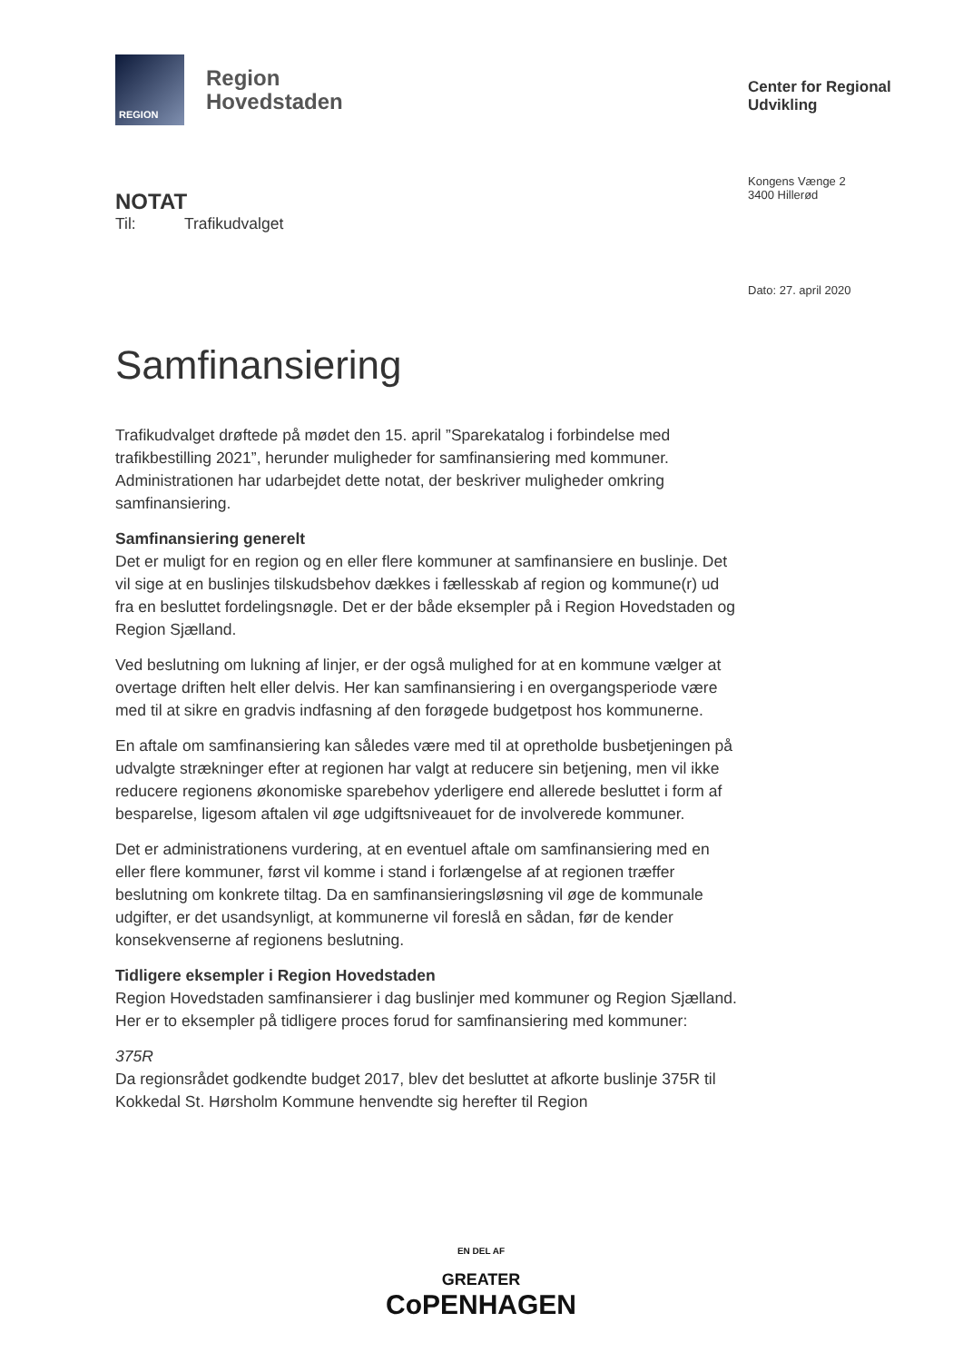REGION
Region
Hovedstaden
NOTAT
Til: Trafikudvalget
Samfinansiering
Trafikudvalget drøftede på mødet den 15. april ”Sparekatalog i forbindelse med trafikbestilling 2021”, herunder muligheder for samfinansiering med kommuner. Administrationen har udarbejdet dette notat, der beskriver muligheder omkring samfinansiering.
Samfinansiering generelt
Det er muligt for en region og en eller flere kommuner at samfinansiere en buslinje. Det vil sige at en buslinjes tilskudsbehov dækkes i fællesskab af region og kommune(r) ud fra en besluttet fordelingsnøgle. Det er der både eksempler på i Region Hovedstaden og Region Sjælland.
Ved beslutning om lukning af linjer, er der også mulighed for at en kommune vælger at overtage driften helt eller delvis. Her kan samfinansiering i en overgangsperiode være med til at sikre en gradvis indfasning af den forøgede budgetpost hos kommunerne.
En aftale om samfinansiering kan således være med til at opretholde busbetjeningen på udvalgte strækninger efter at regionen har valgt at reducere sin betjening, men vil ikke reducere regionens økonomiske sparebehov yderligere end allerede besluttet i form af besparelse, ligesom aftalen vil øge udgiftsniveauet for de involverede kommuner.
Det er administrationens vurdering, at en eventuel aftale om samfinansiering med en eller flere kommuner, først vil komme i stand i forlængelse af at regionen træffer beslutning om konkrete tiltag. Da en samfinansieringsløsning vil øge de kommunale udgifter, er det usandsynligt, at kommunerne vil foreslå en sådan, før de kender konsekvenserne af regionens beslutning.
Tidligere eksempler i Region Hovedstaden
Region Hovedstaden samfinansierer i dag buslinjer med kommuner og Region Sjælland. Her er to eksempler på tidligere proces forud for samfinansiering med kommuner:
375R
Da regionsrådet godkendte budget 2017, blev det besluttet at afkorte buslinje 375R til Kokkedal St. Hørsholm Kommune henvendte sig herefter til Region
Center for Regional
Udvikling
Kongens Vænge 2
3400 Hillerød
Dato: 27. april 2020
EN DEL AF
GREATER
CoPENHAGEN